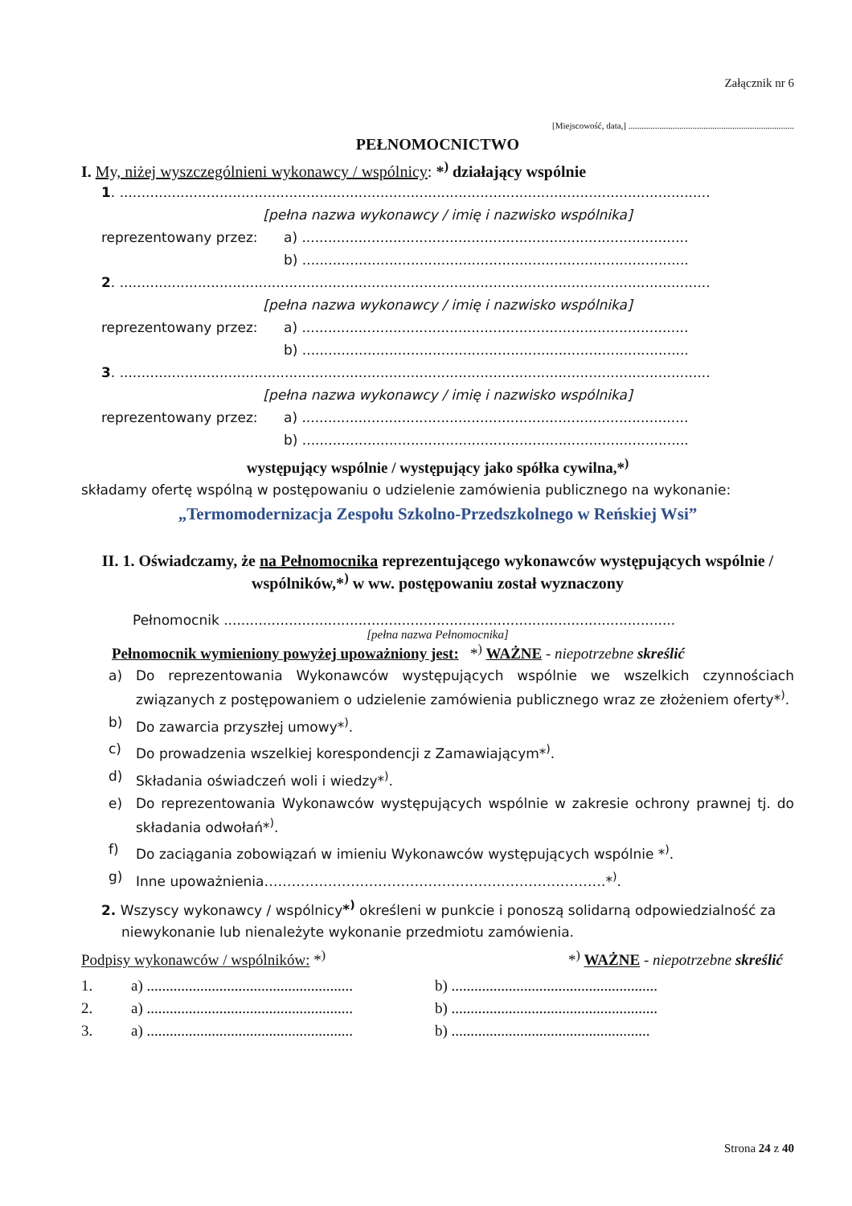Załącznik nr 6
[Miejscowość, data,] ...........................................................................
PEŁNOMOCNICTWO
I. My, niżej wyszczególnieni wykonawcy / wspólnicy: *<sup>)</sup> działający wspólnie
1. ........................................................................................................................................
[pełna nazwa wykonawcy / imię i nazwisko wspólnika]
reprezentowany przez: a) .........................................................................................
b) .........................................................................................
2. ........................................................................................................................................
[pełna nazwa wykonawcy / imię i nazwisko wspólnika]
reprezentowany przez: a) .........................................................................................
b) .........................................................................................
3. ........................................................................................................................................
[pełna nazwa wykonawcy / imię i nazwisko wspólnika]
reprezentowany przez: a) .........................................................................................
b) .........................................................................................
występujący wspólnie / występujący jako spółka cywilna,*<sup>)</sup>
składamy ofertę wspólną w postępowaniu o udzielenie zamówienia publicznego na wykonanie:
„Termomodernizacja Zespołu Szkolno-Przedszkolnego w Reńskiej Wsi”
II. 1. Oświadczamy, że na Pełnomocnika reprezentującego wykonawców występujących wspólnie / wspólników,*<sup>)</sup> w ww. postępowaniu został wyznaczony
Pełnomocnik ........................................................................................................
[pełna nazwa Pełnomocnika]
Pełnomocnik wymieniony powyżej upoważniony jest: *<sup>)</sup> WAŻNE - niepotrzebne skreślić
a) Do reprezentowania Wykonawców występujących wspólnie we wszelkich czynnościach związanych z postępowaniem o udzielenie zamówienia publicznego wraz ze złożeniem oferty*<sup>)</sup>.
b) Do zawarcia przyszłej umowy*<sup>)</sup>.
c) Do prowadzenia wszelkiej korespondencji z Zamawiającym*<sup>)</sup>.
d) Składania oświadczeń woli i wiedzy*<sup>)</sup>.
e) Do reprezentowania Wykonawców występujących wspólnie w zakresie ochrony prawnej tj. do składania odwołań*<sup>)</sup>.
f) Do zaciągania zobowiązań w imieniu Wykonawców występujących wspólnie *<sup>)</sup>.
g) Inne upoważnienia…………………………………………………………………*<sup>)</sup>.
2. Wszyscy wykonawcy / wspólnicy*<sup>)</sup> określeni w punkcie i ponoszą solidarną odpowiedzialność za niewykonanie lub nienależyte wykonanie przedmiotu zamówienia.
Podpisy wykonawców / wspólników: *<sup>)</sup> *<sup>)</sup> WAŻNE - niepotrzebne skreślić
1. a) ...................................................... b) ......................................................
2. a) ...................................................... b) ......................................................
3. a) ...................................................... b) ....................................................
Strona 24 z 40